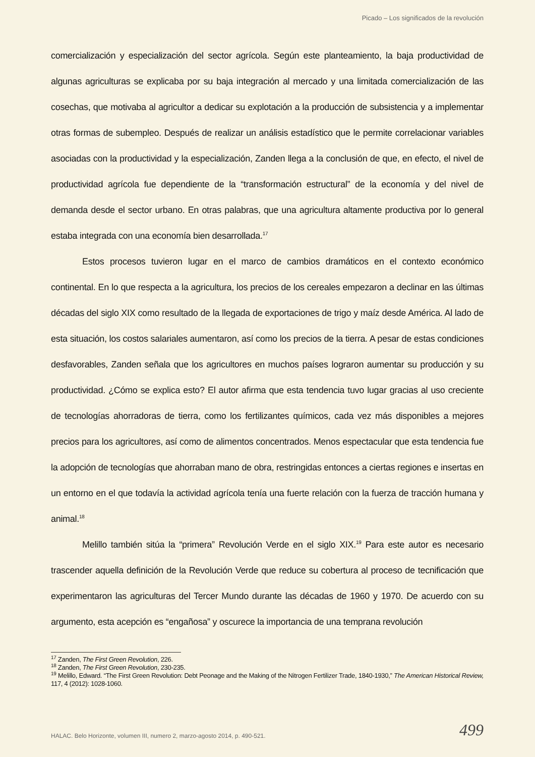Picado – Los significados de la revolución
comercialización y especialización del sector agrícola. Según este planteamiento, la baja productividad de algunas agriculturas se explicaba por su baja integración al mercado y una limitada comercialización de las cosechas, que motivaba al agricultor a dedicar su explotación a la producción de subsistencia y a implementar otras formas de subempleo. Después de realizar un análisis estadístico que le permite correlacionar variables asociadas con la productividad y la especialización, Zanden llega a la conclusión de que, en efecto, el nivel de productividad agrícola fue dependiente de la “transformación estructural” de la economía y del nivel de demanda desde el sector urbano. En otras palabras, que una agricultura altamente productiva por lo general estaba integrada con una economía bien desarrollada.<sup>17</sup>
Estos procesos tuvieron lugar en el marco de cambios dramáticos en el contexto económico continental. En lo que respecta a la agricultura, los precios de los cereales empezaron a declinar en las últimas décadas del siglo XIX como resultado de la llegada de exportaciones de trigo y maíz desde América. Al lado de esta situación, los costos salariales aumentaron, así como los precios de la tierra. A pesar de estas condiciones desfavorables, Zanden señala que los agricultores en muchos países lograron aumentar su producción y su productividad. ¿Cómo se explica esto? El autor afirma que esta tendencia tuvo lugar gracias al uso creciente de tecnologías ahorradoras de tierra, como los fertilizantes químicos, cada vez más disponibles a mejores precios para los agricultores, así como de alimentos concentrados. Menos espectacular que esta tendencia fue la adopción de tecnologías que ahorraban mano de obra, restringidas entonces a ciertas regiones e insertas en un entorno en el que todavía la actividad agrícola tenía una fuerte relación con la fuerza de tracción humana y animal.<sup>18</sup>
Melillo también sitúa la “primera” Revolución Verde en el siglo XIX.<sup>19</sup> Para este autor es necesario trascender aquella definición de la Revolución Verde que reduce su cobertura al proceso de tecnificación que experimentaron las agriculturas del Tercer Mundo durante las décadas de 1960 y 1970. De acuerdo con su argumento, esta acepción es “engañosa” y oscurece la importancia de una temprana revolución
<sup>17</sup> Zanden, The First Green Revolution, 226.
<sup>18</sup> Zanden, The First Green Revolution, 230-235.
<sup>19</sup> Melillo, Edward. “The First Green Revolution: Debt Peonage and the Making of the Nitrogen Fertilizer Trade, 1840-1930,” The American Historical Review, 117, 4 (2012): 1028-1060.
HALAC. Belo Horizonte, volumen III, numero 2, marzo-agosto 2014, p. 490-521.
499